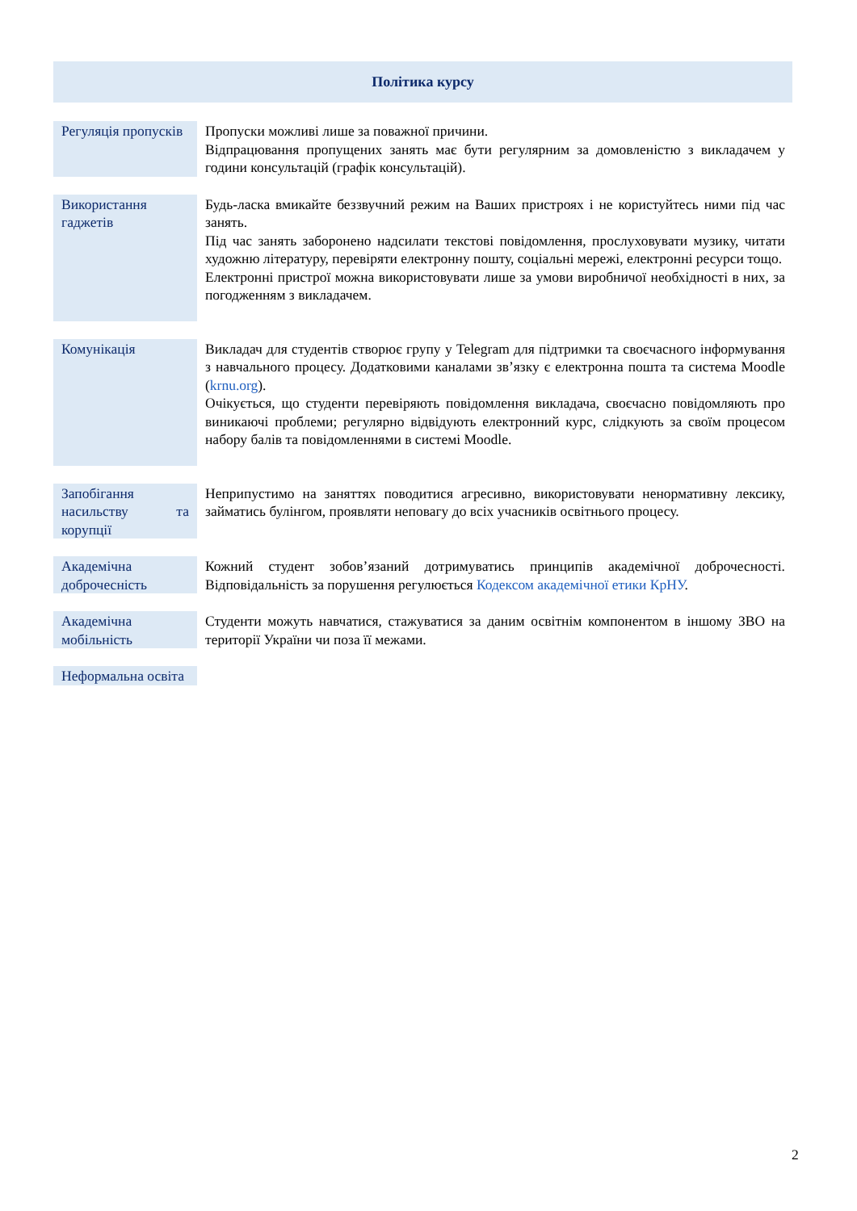Політика курсу
| Регуляція пропусків | Пропуски можливі лише за поважної причини. Відпрацювання пропущених занять має бути регулярним за домовленістю з викладачем у години консультацій (графік консультацій). |
| Використання гаджетів | Будь-ласка вмикайте беззвучний режим на Ваших пристроях і не користуйтесь ними під час занять. Під час занять заборонено надсилати текстові повідомлення, прослуховувати музику, читати художню літературу, перевіряти електронну пошту, соціальні мережі, електронні ресурси тощо. Електронні пристрої можна використовувати лише за умови виробничої необхідності в них, за погодженням з викладачем. |
| Комунікація | Викладач для студентів створює групу у Telegram для підтримки та своєчасного інформування з навчального процесу. Додатковими каналами зв’язку є електронна пошта та система Moodle ( krnu.org ). Очікується, що студенти перевіряють повідомлення викладача, своєчасно повідомляють про виникаючі проблеми; регулярно відвідують електронний курс, слідкують за своїм процесом набору балів та повідомленнями в системі Moodle. |
| Запобігання насильству та корупції | Неприпустимо на заняттях поводитися агресивно, використовувати ненормативну лексику, займатись булінгом, проявляти неповагу до всіх учасників освітнього процесу. |
| Академічна доброчесність | Кожний студент зобов’язаний дотримуватись принципів академічної доброчесності. Відповідальність за порушення регулюється Кодексом академічної етики КрНУ . |
| Академічна мобільність | Студенти можуть навчатися, стажуватися за даним освітнім компонентом в іншому ЗВО на території України чи поза її межами. |
| Неформальна освіта | |
2